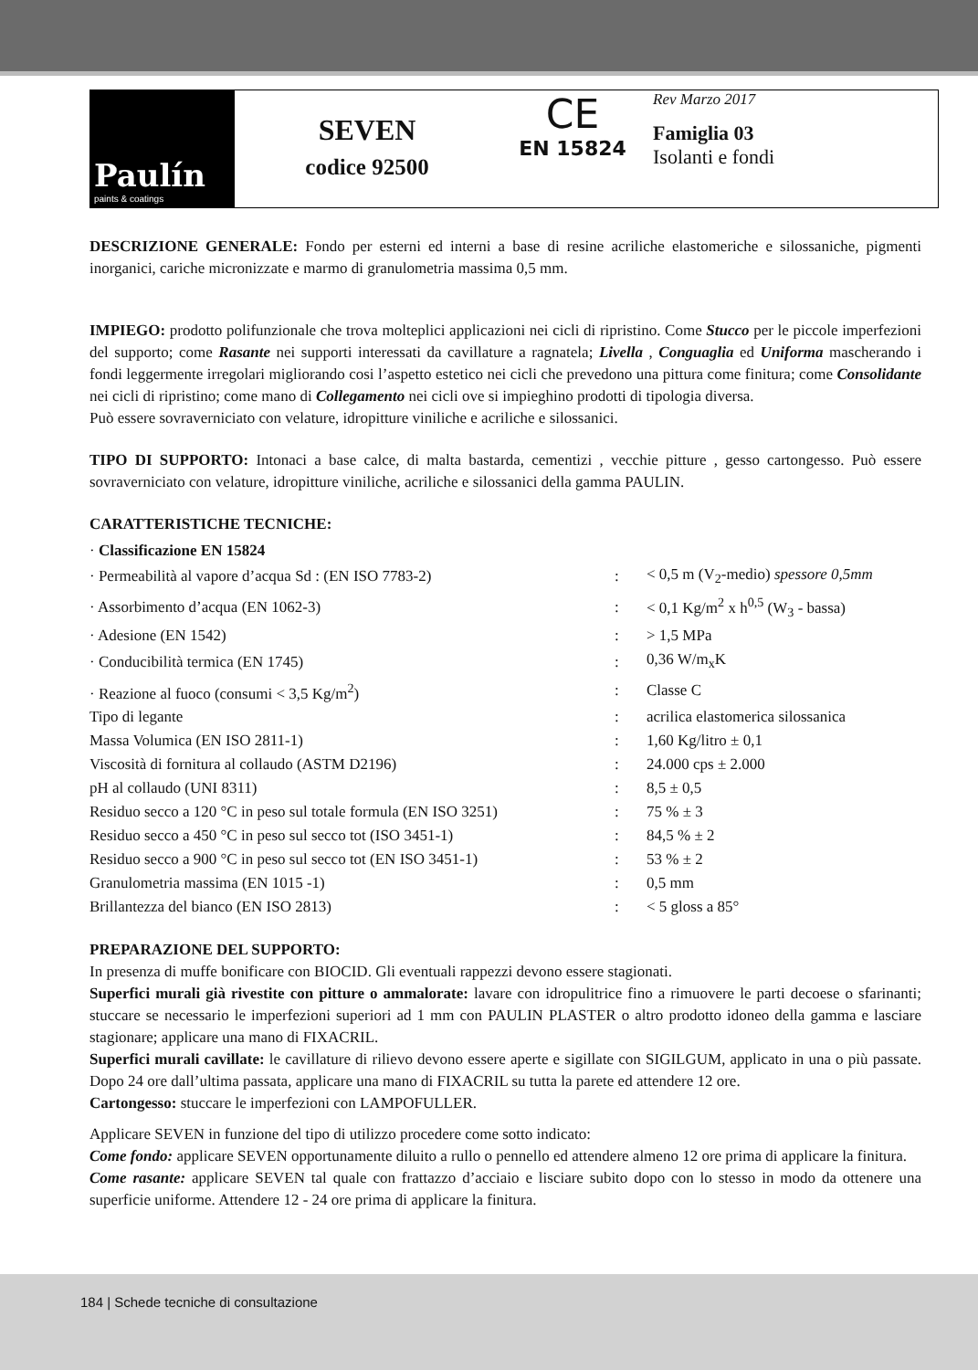Paulín
paints & coatings
SEVEN
codice 92500
CE
EN 15824
Rev Marzo 2017
Famiglia 03
Isolanti e fondi
DESCRIZIONE GENERALE: Fondo per esterni ed interni a base di resine acriliche elastomeriche e silossaniche, pigmenti inorganici, cariche micronizzate e marmo di granulometria massima 0,5 mm.
IMPIEGO: prodotto polifunzionale che trova molteplici applicazioni nei cicli di ripristino. Come Stucco per le piccole imperfezioni del supporto; come Rasante nei supporti interessati da cavillature a ragnatela; Livella , Conguaglia ed Uniforma mascherando i fondi leggermente irregolari migliorando cosi l’aspetto estetico nei cicli che prevedono una pittura come finitura; come Consolidante nei cicli di ripristino; come mano di Collegamento nei cicli ove si impieghino prodotti di tipologia diversa.
Può essere sovraverniciato con velature, idropitture viniliche e acriliche e silossanici.
TIPO DI SUPPORTO: Intonaci a base calce, di malta bastarda, cementizi , vecchie pitture , gesso cartongesso. Può essere sovraverniciato con velature, idropitture viniliche, acriliche e silossanici della gamma PAULIN.
CARATTERISTICHE TECNICHE:
| · Classificazione EN 15824 | | |
| · Permeabilità al vapore d’acqua Sd : (EN ISO 7783-2) | : | < 0,5 m (V<sub>2</sub>-medio) spessore 0,5mm |
| · Assorbimento d’acqua (EN 1062-3) | : | < 0,1 Kg/m<sup>2</sup> x h<sup>0,5</sup> (W<sub>3</sub> - bassa) |
| · Adesione (EN 1542) | : | > 1,5 MPa |
| · Conducibilità termica (EN 1745) | : | 0,36 W/m<sub>x</sub>K |
| · Reazione al fuoco (consumi < 3,5 Kg/m<sup>2</sup>) | : | Classe C |
| Tipo di legante | : | acrilica elastomerica silossanica |
| Massa Volumica (EN ISO 2811-1) | : | 1,60 Kg/litro ± 0,1 |
| Viscosità di fornitura al collaudo (ASTM D2196) | : | 24.000 cps ± 2.000 |
| pH al collaudo (UNI 8311) | : | 8,5 ± 0,5 |
| Residuo secco a 120 °C in peso sul totale formula (EN ISO 3251) | : | 75 % ± 3 |
| Residuo secco a 450 °C in peso sul secco tot (ISO 3451-1) | : | 84,5 % ± 2 |
| Residuo secco a 900 °C in peso sul secco tot (EN ISO 3451-1) | : | 53 % ± 2 |
| Granulometria massima (EN 1015 -1) | : | 0,5 mm |
| Brillantezza del bianco (EN ISO 2813) | : | < 5 gloss a 85° |
PREPARAZIONE DEL SUPPORTO:
In presenza di muffe bonificare con BIOCID. Gli eventuali rappezzi devono essere stagionati.
Superfici murali già rivestite con pitture o ammalorate: lavare con idropulitrice fino a rimuovere le parti decoese o sfarinanti; stuccare se necessario le imperfezioni superiori ad 1 mm con PAULIN PLASTER o altro prodotto idoneo della gamma e lasciare stagionare; applicare una mano di FIXACRIL.
Superfici murali cavillate: le cavillature di rilievo devono essere aperte e sigillate con SIGILGUM, applicato in una o più passate. Dopo 24 ore dall’ultima passata, applicare una mano di FIXACRIL su tutta la parete ed attendere 12 ore.
Cartongesso: stuccare le imperfezioni con LAMPOFULLER.
Applicare SEVEN in funzione del tipo di utilizzo procedere come sotto indicato:
Come fondo: applicare SEVEN opportunamente diluito a rullo o pennello ed attendere almeno 12 ore prima di applicare la finitura.
Come rasante: applicare SEVEN tal quale con frattazzo d’acciaio e lisciare subito dopo con lo stesso in modo da ottenere una superficie uniforme. Attendere 12 - 24 ore prima di applicare la finitura.
184 | Schede tecniche di consultazione